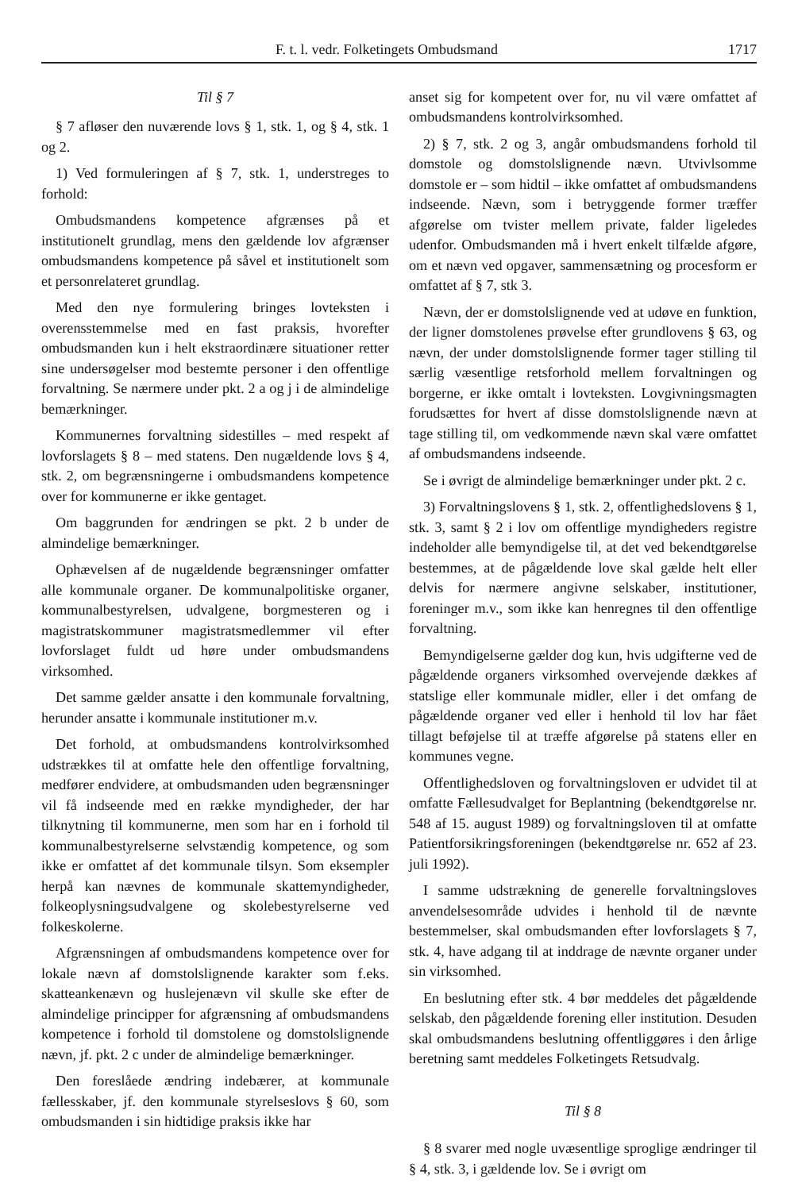F. t. l. vedr. Folketingets Ombudsmand 1717
Til § 7
§ 7 afløser den nuværende lovs § 1, stk. 1, og § 4, stk. 1 og 2.
1) Ved formuleringen af § 7, stk. 1, understreges to forhold:
Ombudsmandens kompetence afgrænses på et institutionelt grundlag, mens den gældende lov afgrænser ombudsmandens kompetence på såvel et institutionelt som et personrelateret grundlag.
Med den nye formulering bringes lovteksten i overensstemmelse med en fast praksis, hvorefter ombudsmanden kun i helt ekstraordinære situationer retter sine undersøgelser mod bestemte personer i den offentlige forvaltning. Se nærmere under pkt. 2 a og j i de almindelige bemærkninger.
Kommunernes forvaltning sidestilles – med respekt af lovforslagets § 8 – med statens. Den nugældende lovs § 4, stk. 2, om begrænsningerne i ombudsmandens kompetence over for kommunerne er ikke gentaget.
Om baggrunden for ændringen se pkt. 2 b under de almindelige bemærkninger.
Ophævelsen af de nugældende begrænsninger omfatter alle kommunale organer. De kommunalpolitiske organer, kommunalbestyrelsen, udvalgene, borgmesteren og i magistratskommuner magistratsmedlemmer vil efter lovforslaget fuldt ud høre under ombudsmandens virksomhed.
Det samme gælder ansatte i den kommunale forvaltning, herunder ansatte i kommunale institutioner m.v.
Det forhold, at ombudsmandens kontrolvirksomhed udstrækkes til at omfatte hele den offentlige forvaltning, medfører endvidere, at ombudsmanden uden begrænsninger vil få indseende med en række myndigheder, der har tilknytning til kommunerne, men som har en i forhold til kommunalbestyrelserne selvstændig kompetence, og som ikke er omfattet af det kommunale tilsyn. Som eksempler herpå kan nævnes de kommunale skattemyndigheder, folkeoplysningsudvalgene og skolebestyrelserne ved folkeskolerne.
Afgrænsningen af ombudsmandens kompetence over for lokale nævn af domstolslignende karakter som f.eks. skatteankenævn og huslejenævn vil skulle ske efter de almindelige principper for afgrænsning af ombudsmandens kompetence i forhold til domstolene og domstolslignende nævn, jf. pkt. 2 c under de almindelige bemærkninger.
Den foreslåede ændring indebærer, at kommunale fællesskaber, jf. den kommunale styrelseslovs § 60, som ombudsmanden i sin hidtidige praksis ikke har
anset sig for kompetent over for, nu vil være omfattet af ombudsmandens kontrolvirksomhed.
2) § 7, stk. 2 og 3, angår ombudsmandens forhold til domstole og domstolslignende nævn. Utvivlsomme domstole er – som hidtil – ikke omfattet af ombudsmandens indseende. Nævn, som i betryggende former træffer afgørelse om tvister mellem private, falder ligeledes udenfor. Ombudsmanden må i hvert enkelt tilfælde afgøre, om et nævn ved opgaver, sammensætning og procesform er omfattet af § 7, stk 3.
Nævn, der er domstolslignende ved at udøve en funktion, der ligner domstolenes prøvelse efter grundlovens § 63, og nævn, der under domstolslignende former tager stilling til særlig væsentlige retsforhold mellem forvaltningen og borgerne, er ikke omtalt i lovteksten. Lovgivningsmagten forudsættes for hvert af disse domstolslignende nævn at tage stilling til, om vedkommende nævn skal være omfattet af ombudsmandens indseende.
Se i øvrigt de almindelige bemærkninger under pkt. 2 c.
3) Forvaltningslovens § 1, stk. 2, offentlighedslovens § 1, stk. 3, samt § 2 i lov om offentlige myndigheders registre indeholder alle bemyndigelse til, at det ved bekendtgørelse bestemmes, at de pågældende love skal gælde helt eller delvis for nærmere angivne selskaber, institutioner, foreninger m.v., som ikke kan henregnes til den offentlige forvaltning.
Bemyndigelserne gælder dog kun, hvis udgifterne ved de pågældende organers virksomhed overvejende dækkes af statslige eller kommunale midler, eller i det omfang de pågældende organer ved eller i henhold til lov har fået tillagt beføjelse til at træffe afgørelse på statens eller en kommunes vegne.
Offentlighedsloven og forvaltningsloven er udvidet til at omfatte Fællesudvalget for Beplantning (bekendtgørelse nr. 548 af 15. august 1989) og forvaltningsloven til at omfatte Patientforsikringsforeningen (bekendtgørelse nr. 652 af 23. juli 1992).
I samme udstrækning de generelle forvaltningsloves anvendelsesområde udvides i henhold til de nævnte bestemmelser, skal ombudsmanden efter lovforslagets § 7, stk. 4, have adgang til at inddrage de nævnte organer under sin virksomhed.
En beslutning efter stk. 4 bør meddeles det pågældende selskab, den pågældende forening eller institution. Desuden skal ombudsmandens beslutning offentliggøres i den årlige beretning samt meddeles Folketingets Retsudvalg.
Til § 8
§ 8 svarer med nogle uvæsentlige sproglige ændringer til § 4, stk. 3, i gældende lov. Se i øvrigt om